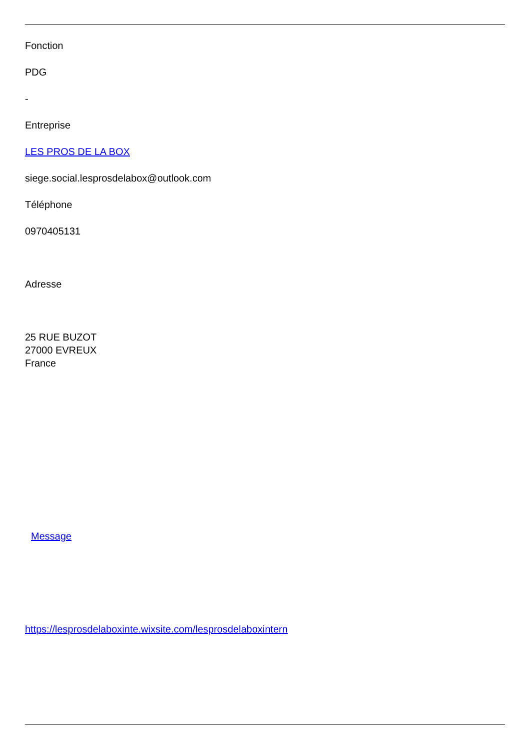Fonction
PDG
-
Entreprise
LES PROS DE LA BOX
siege.social.lesprosdelabox@outlook.com
Téléphone
0970405131
Adresse
25 RUE BUZOT
27000 EVREUX
France
Message
https://lesprosdelaboxinte.wixsite.com/lesprosdelaboxintern